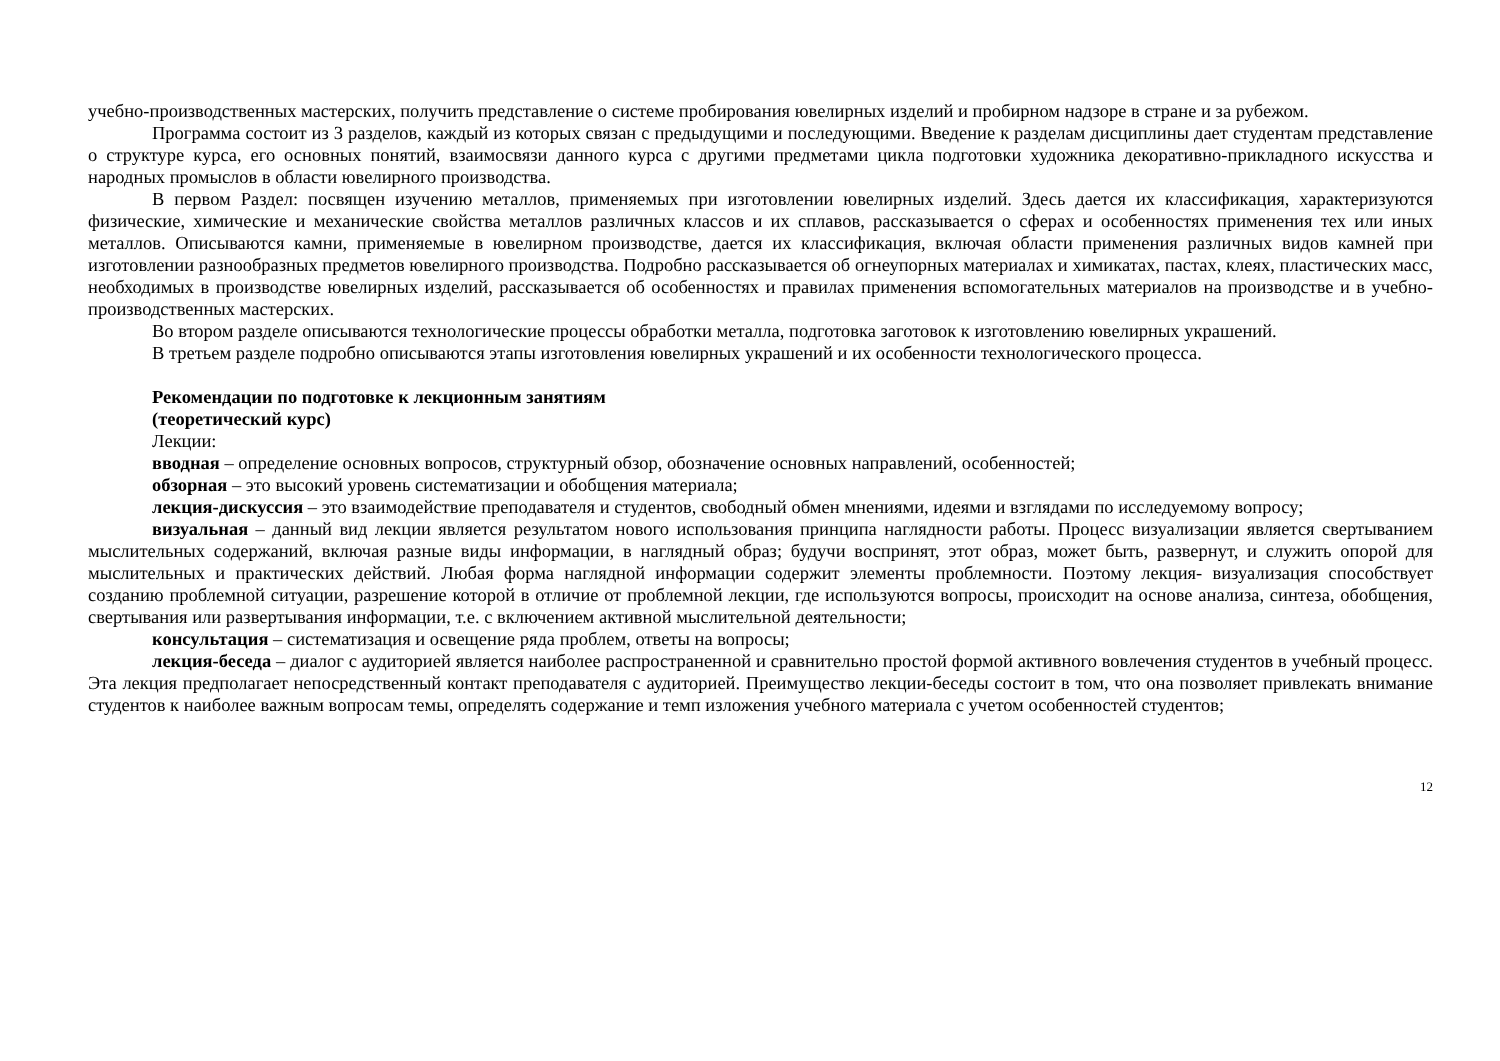учебно-производственных мастерских, получить представление о системе пробирования ювелирных изделий и пробирном надзоре в стране и за рубежом.
Программа состоит из 3 разделов, каждый из которых связан с предыдущими и последующими. Введение к разделам дисциплины дает студентам представление о структуре курса, его основных понятий, взаимосвязи данного курса с другими предметами цикла подготовки художника декоративно-прикладного искусства и народных промыслов в области ювелирного производства.
В первом Раздел: посвящен изучению металлов, применяемых при изготовлении ювелирных изделий. Здесь дается их классификация, характеризуются физические, химические и механические свойства металлов различных классов и их сплавов, рассказывается о сферах и особенностях применения тех или иных металлов. Описываются камни, применяемые в ювелирном производстве, дается их классификация, включая области применения различных видов камней при изготовлении разнообразных предметов ювелирного производства. Подробно рассказывается об огнеупорных материалах и химикатах, пастах, клеях, пластических масс, необходимых в производстве ювелирных изделий, рассказывается об особенностях и правилах применения вспомогательных материалов на производстве и в учебно-производственных мастерских.
Во втором разделе описываются технологические процессы обработки металла, подготовка заготовок к изготовлению ювелирных украшений.
В третьем разделе подробно описываются этапы изготовления ювелирных украшений и их особенности технологического процесса.
Рекомендации по подготовке к лекционным занятиям
(теоретический курс)
Лекции:
вводная – определение основных вопросов, структурный обзор, обозначение основных направлений, особенностей;
обзорная – это высокий уровень систематизации и обобщения материала;
лекция-дискуссия – это взаимодействие преподавателя и студентов, свободный обмен мнениями, идеями и взглядами по исследуемому вопросу;
визуальная – данный вид лекции является результатом нового использования принципа наглядности работы. Процесс визуализации является свертыванием мыслительных содержаний, включая разные виды информации, в наглядный образ; будучи воспринят, этот образ, может быть, развернут, и служить опорой для мыслительных и практических действий. Любая форма наглядной информации содержит элементы проблемности. Поэтому лекция- визуализация способствует созданию проблемной ситуации, разрешение которой в отличие от проблемной лекции, где используются вопросы, происходит на основе анализа, синтеза, обобщения, свертывания или развертывания информации, т.е. с включением активной мыслительной деятельности;
консультация – систематизация и освещение ряда проблем, ответы на вопросы;
лекция-беседа – диалог с аудиторией является наиболее распространенной и сравнительно простой формой активного вовлечения студентов в учебный процесс. Эта лекция предполагает непосредственный контакт преподавателя с аудиторией. Преимущество лекции-беседы состоит в том, что она позволяет привлекать внимание студентов к наиболее важным вопросам темы, определять содержание и темп изложения учебного материала с учетом особенностей студентов;
12